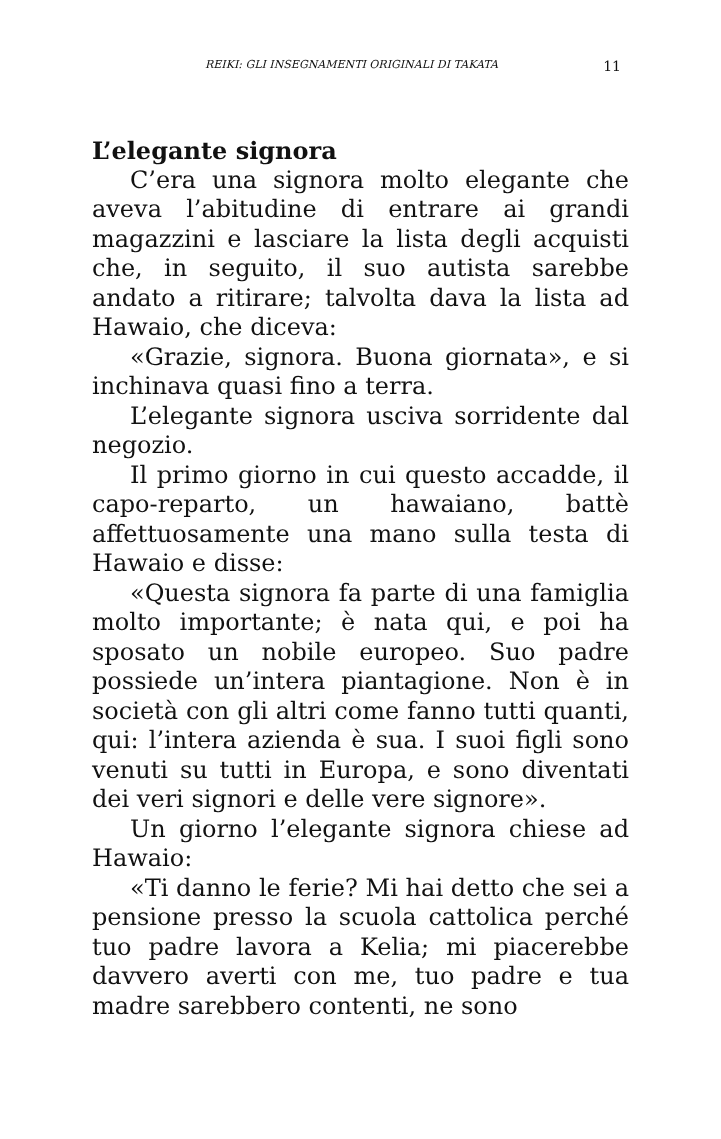REIKI: GLI INSEGNAMENTI ORIGINALI DI TAKATA 11
L’elegante signora
C’era una signora molto elegante che aveva l’abitudine di entrare ai grandi magazzini e lasciare la lista degli acquisti che, in seguito, il suo autista sarebbe andato a ritirare; talvolta dava la lista ad Hawaio, che diceva:
«Grazie, signora. Buona giornata», e si inchinava quasi fino a terra.
L’elegante signora usciva sorridente dal negozio.
Il primo giorno in cui questo accadde, il capo-reparto, un hawaiano, battè affettuosamente una mano sulla testa di Hawaio e disse:
«Questa signora fa parte di una famiglia molto importante; è nata qui, e poi ha sposato un nobile europeo. Suo padre possiede un’intera piantagione. Non è in società con gli altri come fanno tutti quanti, qui: l’intera azienda è sua. I suoi figli sono venuti su tutti in Europa, e sono diventati dei veri signori e delle vere signore».
Un giorno l’elegante signora chiese ad Hawaio:
«Ti danno le ferie? Mi hai detto che sei a pensione presso la scuola cattolica perché tuo padre lavora a Kelia; mi piacerebbe davvero averti con me, tuo padre e tua madre sarebbero contenti, ne sono